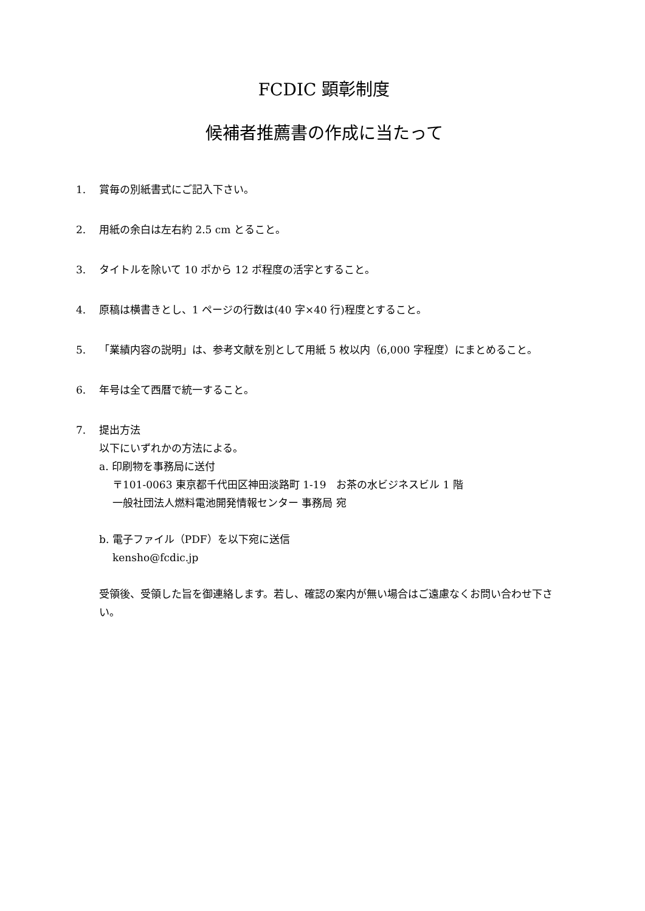FCDIC 顕彰制度
候補者推薦書の作成に当たって
1. 賞毎の別紙書式にご記入下さい。
2. 用紙の余白は左右約 2.5 cm とること。
3. タイトルを除いて 10 ポから 12 ポ程度の活字とすること。
4. 原稿は横書きとし、1 ページの行数は(40 字×40 行)程度とすること。
5. 「業績内容の説明」は、参考文献を別として用紙 5 枚以内（6,000 字程度）にまとめること。
6. 年号は全て西暦で統一すること。
7. 提出方法
以下にいずれかの方法による。
a. 印刷物を事務局に送付
〒101-0063 東京都千代田区神田淡路町 1-19　お茶の水ビジネスビル 1 階
一般社団法人燃料電池開発情報センター 事務局 宛
b. 電子ファイル（PDF）を以下宛に送信
kensho@fcdic.jp
受領後、受領した旨を御連絡します。若し、確認の案内が無い場合はご遠慮なくお問い合わせ下さい。